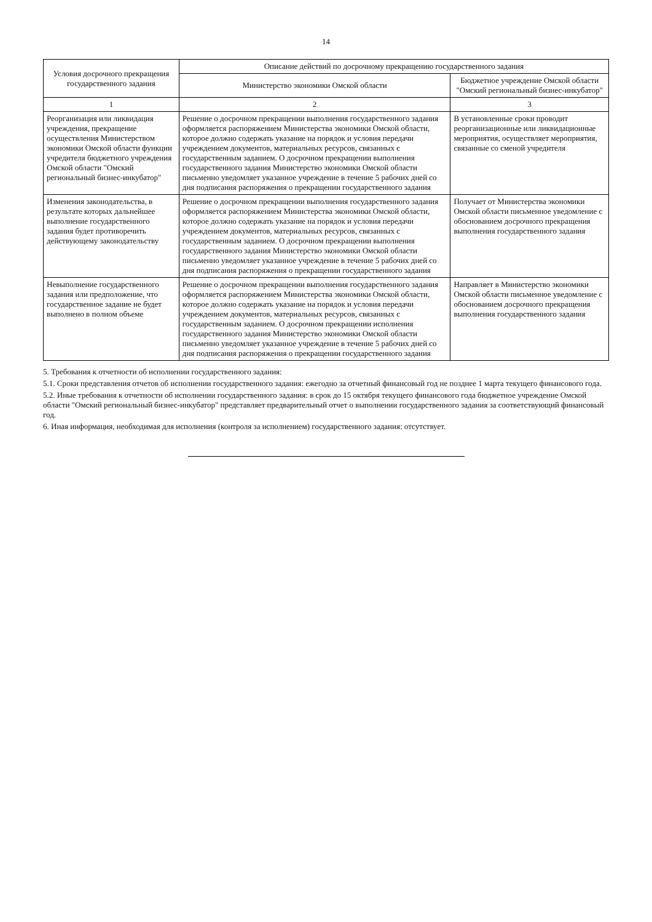14
| Условия досрочного прекращения государственного задания | Описание действий по досрочному прекращению государственного задания | |
| --- | --- | --- |
| | Министерство экономики Омской области | Бюджетное учреждение Омской области "Омский региональный бизнес-инкубатор" |
| 1 | 2 | 3 |
| Реорганизация или ликвидация учреждения, прекращение осуществления Министерством экономики Омской области функции учредителя бюджетного учреждения Омской области "Омский региональный бизнес-инкубатор" | Решение о досрочном прекращении выполнения государственного задания оформляется распоряжением Министерства экономики Омской области, которое должно содержать указание на порядок и условия передачи учреждением документов, материальных ресурсов, связанных с государственным заданием. О досрочном прекращении выполнения государственного задания Министерство экономики Омской области письменно уведомляет указанное учреждение в течение 5 рабочих дней со дня подписания распоряжения о прекращении государственного задания | В установленные сроки проводит реорганизационные или ликвидационные мероприятия, осуществляет мероприятия, связанные со сменой учредителя |
| Изменения законодательства, в результате которых дальнейшее выполнение государственного задания будет противоречить действующему законодательству | Решение о досрочном прекращении выполнения государственного задания оформляется распоряжением Министерства экономики Омской области, которое должно содержать указание на порядок и условия передачи учреждением документов, материальных ресурсов, связанных с государственным заданием. О досрочном прекращении выполнения государственного задания Министерство экономики Омской области письменно уведомляет указанное учреждение в течение 5 рабочих дней со дня подписания распоряжения о прекращении государственного задания | Получает от Министерства экономики Омской области письменное уведомление с обоснованием досрочного прекращения выполнения государственного задания |
| Невыполнение государственного задания или предположение, что государственное задание не будет выполнено в полном объеме | Решение о досрочном прекращении выполнения государственного задания оформляется распоряжением Министерства экономики Омской области, которое должно содержать указание на порядок и условия передачи учреждением документов, материальных ресурсов, связанных с государственным заданием. О досрочном прекращении исполнения государственного задания Министерство экономики Омской области письменно уведомляет указанное учреждение в течение 5 рабочих дней со дня подписания распоряжения о прекращении государственного задания | Направляет в Министерство экономики Омской области письменное уведомление с обоснованием досрочного прекращения выполнения государственного задания |
5. Требования к отчетности об исполнении государственного задания:
5.1. Сроки представления отчетов об исполнении государственного задания: ежегодно за отчетный финансовый год не позднее 1 марта текущего финансового года.
5.2. Иные требования к отчетности об исполнении государственного задания: в срок до 15 октября текущего финансового года бюджетное учреждение Омской области "Омский региональный бизнес-инкубатор" представляет предварительный отчет о выполнении государственного задания за соответствующий финансовый год.
6. Иная информация, необходимая для исполнения (контроля за исполнением) государственного задания: отсутствует.